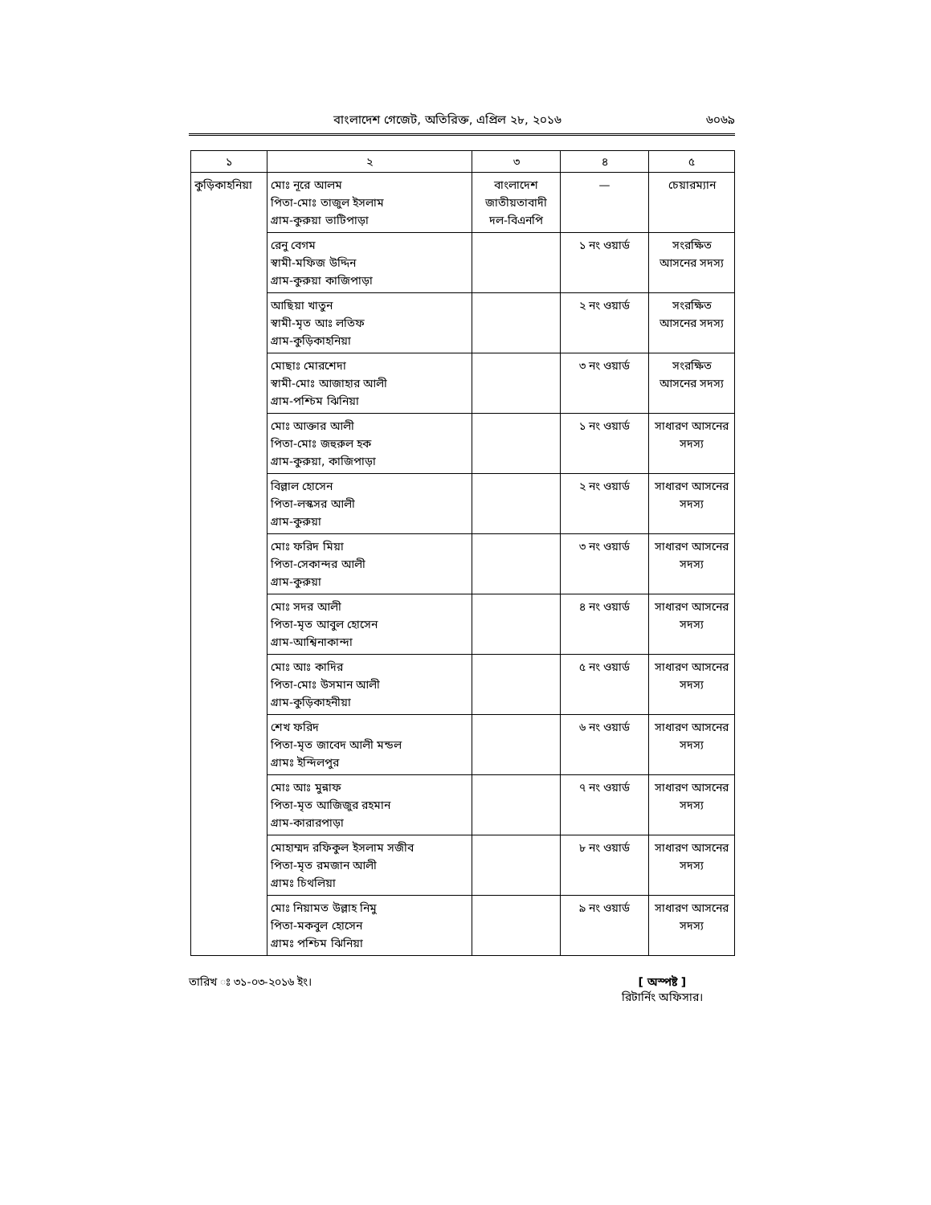বাংলাদেশ গেজেট, অতিরিক্ত, এপ্রিল ২৮, ২০১৬ ৬০৬৯
| ১ | ২ | ৩ | ৪ | ৫ |
| --- | --- | --- | --- | --- |
| কুড়িকাহনিয়া | মোঃ নূরে আলম পিতা-মোঃ তাজুল ইসলাম গ্রাম-কুরুয়া ভাটিপাড়া | বাংলাদেশ জাতীয়তাবাদী দল-বিএনপি | — | চেয়ারম্যান |
| | রেনু বেগম স্বামী-মফিজ উদ্দিন গ্রাম-কুরুয়া কাজিপাড়া | | ১ নং ওয়ার্ড | সংরক্ষিত আসনের সদস্য |
| | আছিয়া খাতুন স্বামী-মৃত আঃ লতিফ গ্রাম-কুড়িকাহনিয়া | | ২ নং ওয়ার্ড | সংরক্ষিত আসনের সদস্য |
| | মোছাঃ মোরশেদা স্বামী-মোঃ আজাহার আলী গ্রাম-পশ্চিম ঝিনিয়া | | ৩ নং ওয়ার্ড | সংরক্ষিত আসনের সদস্য |
| | মোঃ আক্তার আলী পিতা-মোঃ জহুরুল হক গ্রাম-কুরুয়া, কাজিপাড়া | | ১ নং ওয়ার্ড | সাধারণ আসনের সদস্য |
| | বিল্লাল হোসেন পিতা-লস্কসর আলী গ্রাম-কুরুয়া | | ২ নং ওয়ার্ড | সাধারণ আসনের সদস্য |
| | মোঃ ফরিদ মিয়া পিতা-সেকান্দর আলী গ্রাম-কুরুয়া | | ৩ নং ওয়ার্ড | সাধারণ আসনের সদস্য |
| | মোঃ সদর আলী পিতা-মৃত আবুল হোসেন গ্রাম-আশ্বিনাকান্দা | | ৪ নং ওয়ার্ড | সাধারণ আসনের সদস্য |
| | মোঃ আঃ কাদির পিতা-মোঃ উসমান আলী গ্রাম-কুড়িকাহনীয়া | | ৫ নং ওয়ার্ড | সাধারণ আসনের সদস্য |
| | শেখ ফরিদ পিতা-মৃত জাবেদ আলী মন্ডল গ্রামঃ ইন্দিলপুর | | ৬ নং ওয়ার্ড | সাধারণ আসনের সদস্য |
| | মোঃ আঃ মুন্নাফ পিতা-মৃত আজিজুর রহমান গ্রাম-কারারপাড়া | | ৭ নং ওয়ার্ড | সাধারণ আসনের সদস্য |
| | মোহাম্মদ রফিকুল ইসলাম সজীব পিতা-মৃত রমজান আলী গ্রামঃ চিথলিয়া | | ৮ নং ওয়ার্ড | সাধারণ আসনের সদস্য |
| | মোঃ নিয়ামত উল্লাহ নিমু পিতা-মকবুল হোসেন গ্রামঃ পশ্চিম ঝিনিয়া | | ৯ নং ওয়ার্ড | সাধারণ আসনের সদস্য |
তারিখ ঃ ৩১-০৩-২০১৬ ইং। [ অস্পষ্ট ]
রিটার্নিং অফিসার।